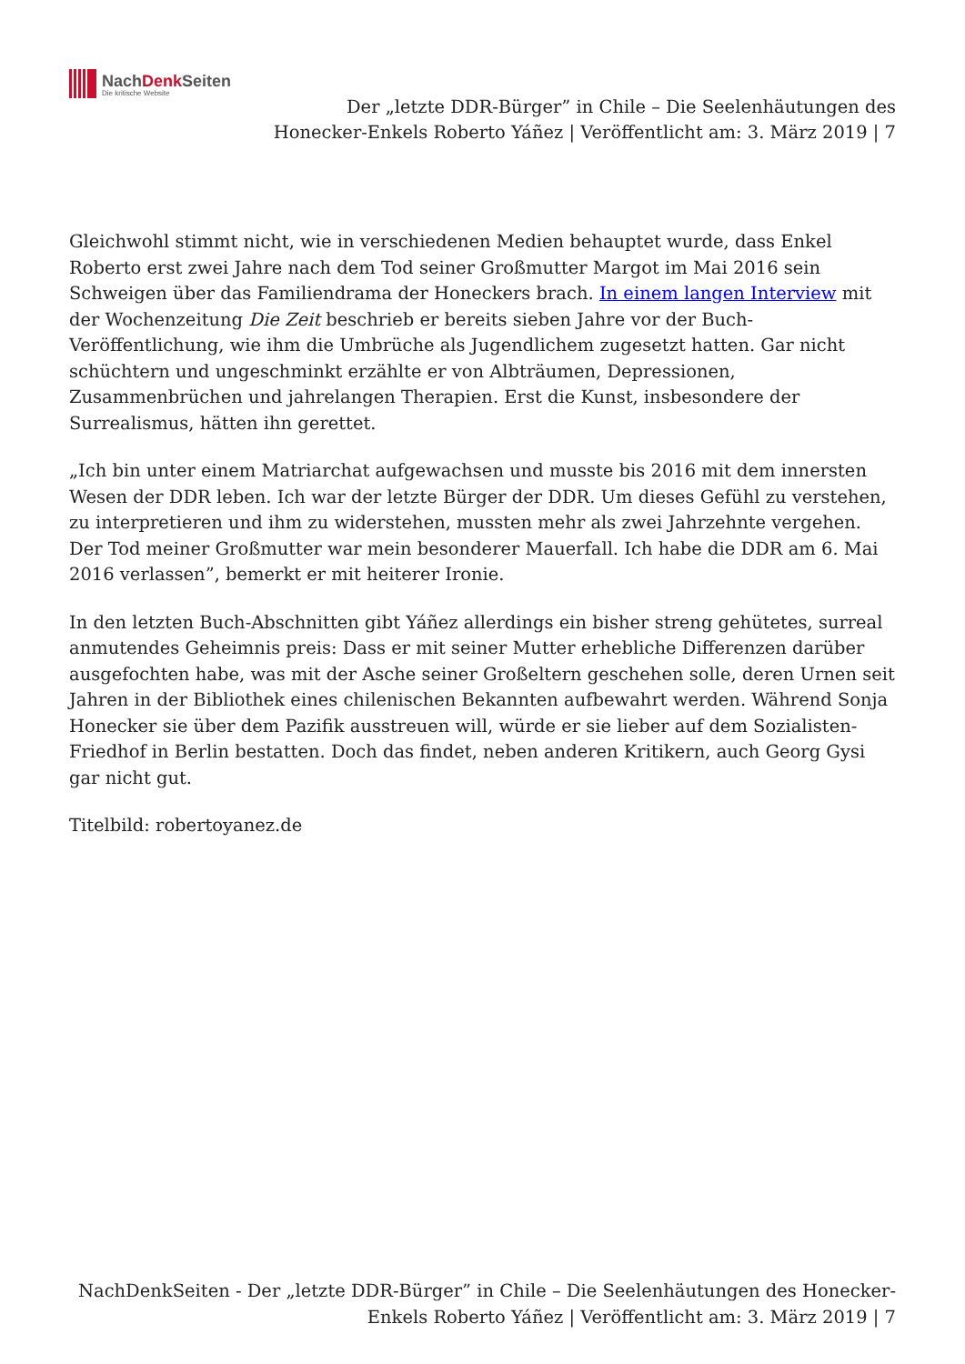NachDenk Seiten
Die kritische Website
Der „letzte DDR-Bürger” in Chile – Die Seelenhäutungen des Honecker-Enkels Roberto Yáñez | Veröffentlicht am: 3. März 2019 | 7
Gleichwohl stimmt nicht, wie in verschiedenen Medien behauptet wurde, dass Enkel Roberto erst zwei Jahre nach dem Tod seiner Großmutter Margot im Mai 2016 sein Schweigen über das Familiendrama der Honeckers brach. In einem langen Interview mit der Wochenzeitung Die Zeit beschrieb er bereits sieben Jahre vor der Buch-Veröffentlichung, wie ihm die Umbrüche als Jugendlichem zugesetzt hatten. Gar nicht schüchtern und ungeschminkt erzählte er von Albträumen, Depressionen, Zusammenbrüchen und jahrelangen Therapien. Erst die Kunst, insbesondere der Surrealismus, hätten ihn gerettet.
„Ich bin unter einem Matriarchat aufgewachsen und musste bis 2016 mit dem innersten Wesen der DDR leben. Ich war der letzte Bürger der DDR. Um dieses Gefühl zu verstehen, zu interpretieren und ihm zu widerstehen, mussten mehr als zwei Jahrzehnte vergehen. Der Tod meiner Großmutter war mein besonderer Mauerfall. Ich habe die DDR am 6. Mai 2016 verlassen”, bemerkt er mit heiterer Ironie.
In den letzten Buch-Abschnitten gibt Yáñez allerdings ein bisher streng gehütetes, surreal anmutendes Geheimnis preis: Dass er mit seiner Mutter erhebliche Differenzen darüber ausgefochten habe, was mit der Asche seiner Großeltern geschehen solle, deren Urnen seit Jahren in der Bibliothek eines chilenischen Bekannten aufbewahrt werden. Während Sonja Honecker sie über dem Pazifik ausstreuen will, würde er sie lieber auf dem Sozialisten-Friedhof in Berlin bestatten. Doch das findet, neben anderen Kritikern, auch Georg Gysi gar nicht gut.
Titelbild: robertoyanez.de
NachDenkSeiten - Der „letzte DDR-Bürger” in Chile – Die Seelenhäutungen des Honecker-Enkels Roberto Yáñez | Veröffentlicht am: 3. März 2019 | 7